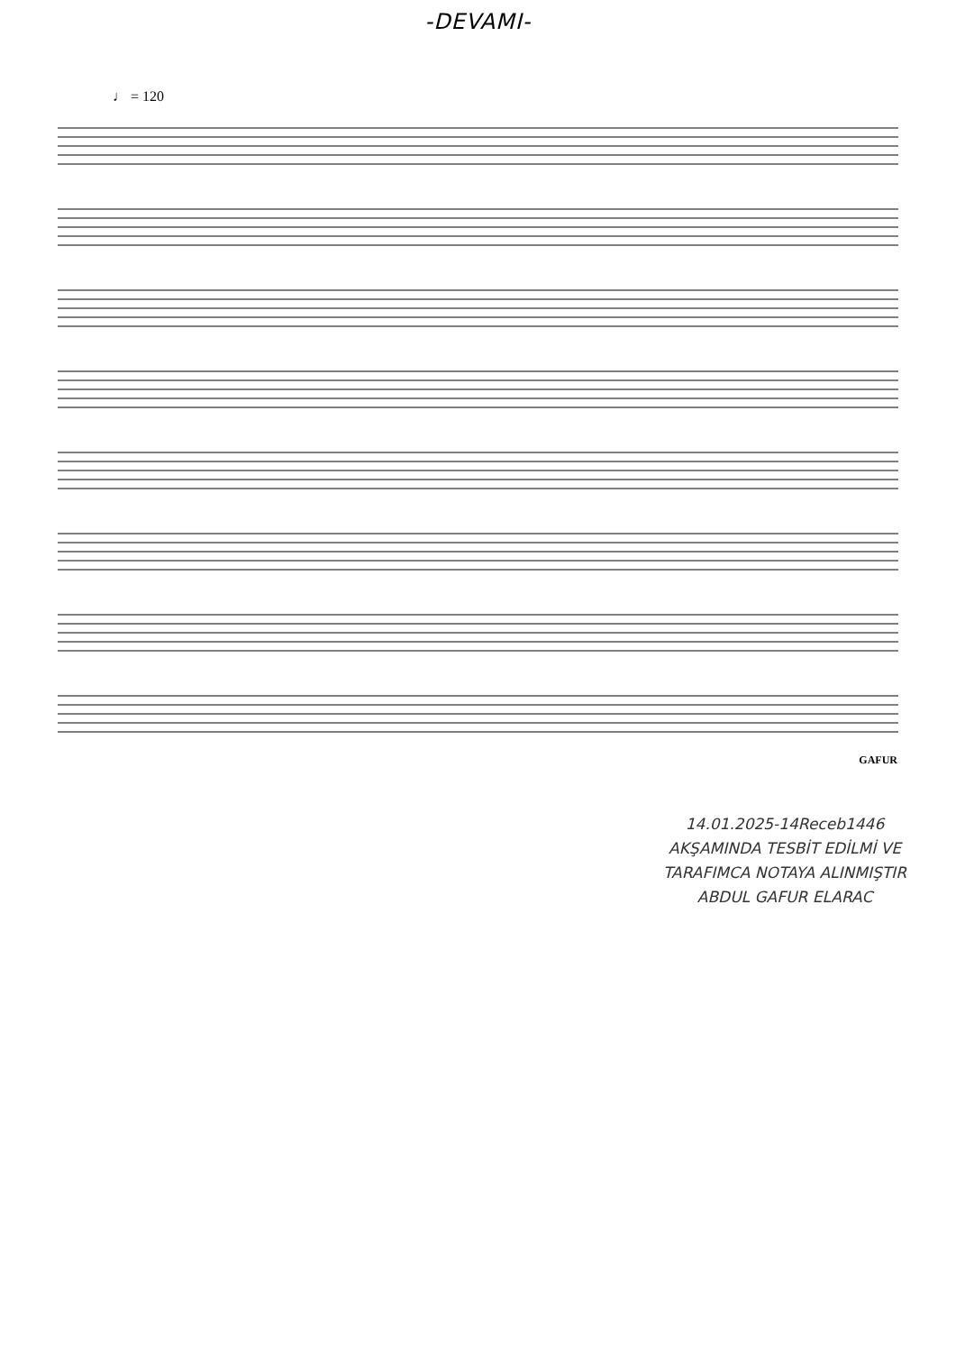-DEVAMI-
♩ = 120
GAFUR
14.01.2025-14Receb1446
AKŞAMINDA TESBİT EDİLMİ VE
TARAFIMCA NOTAYA ALINMIŞTIR
ABDUL GAFUR ELARAC